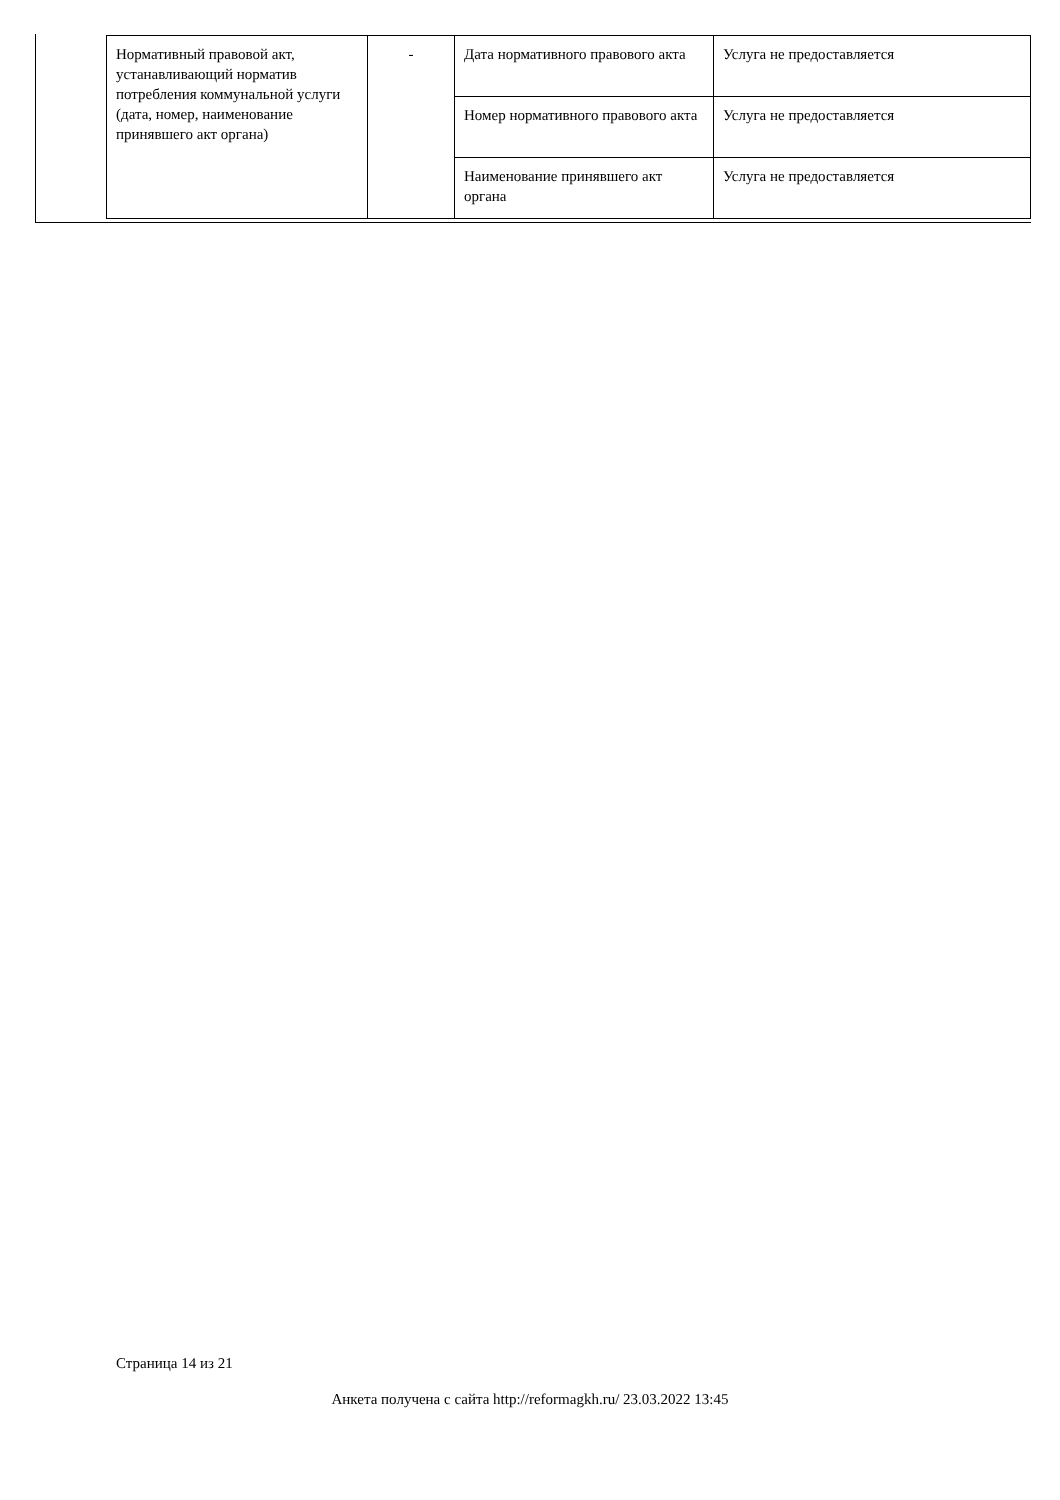| Нормативный правовой акт, устанавливающий норматив потребления коммунальной услуги (дата, номер, наименование принявшего акт органа) | - | Дата нормативного правового акта | Услуга не предоставляется |
| | | Номер нормативного правового акта | Услуга не предоставляется |
| | | Наименование принявшего акт органа | Услуга не предоставляется |
Страница 14 из 21
Анкета получена с сайта http://reformagkh.ru/ 23.03.2022 13:45